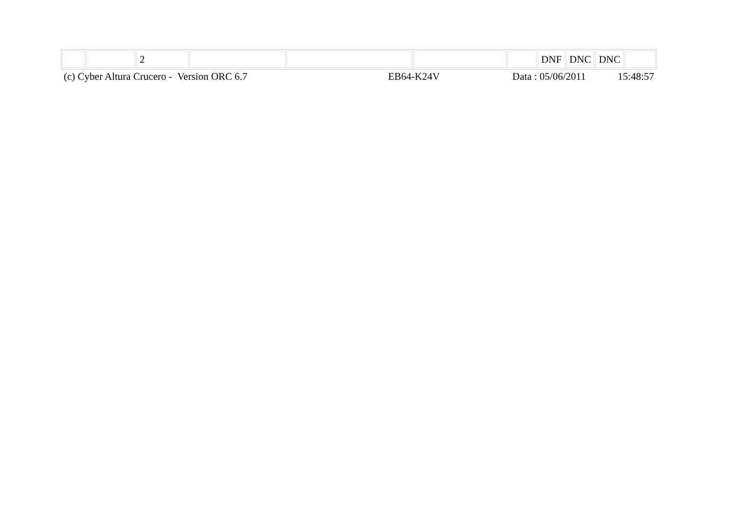| | | 2 | | | | | DNF | DNC | DNC | |
| (c) Cyber Altura Crucero - Version ORC 6.7 | EB64-K24V | Data : 05/06/2011 | 15:48:57 |